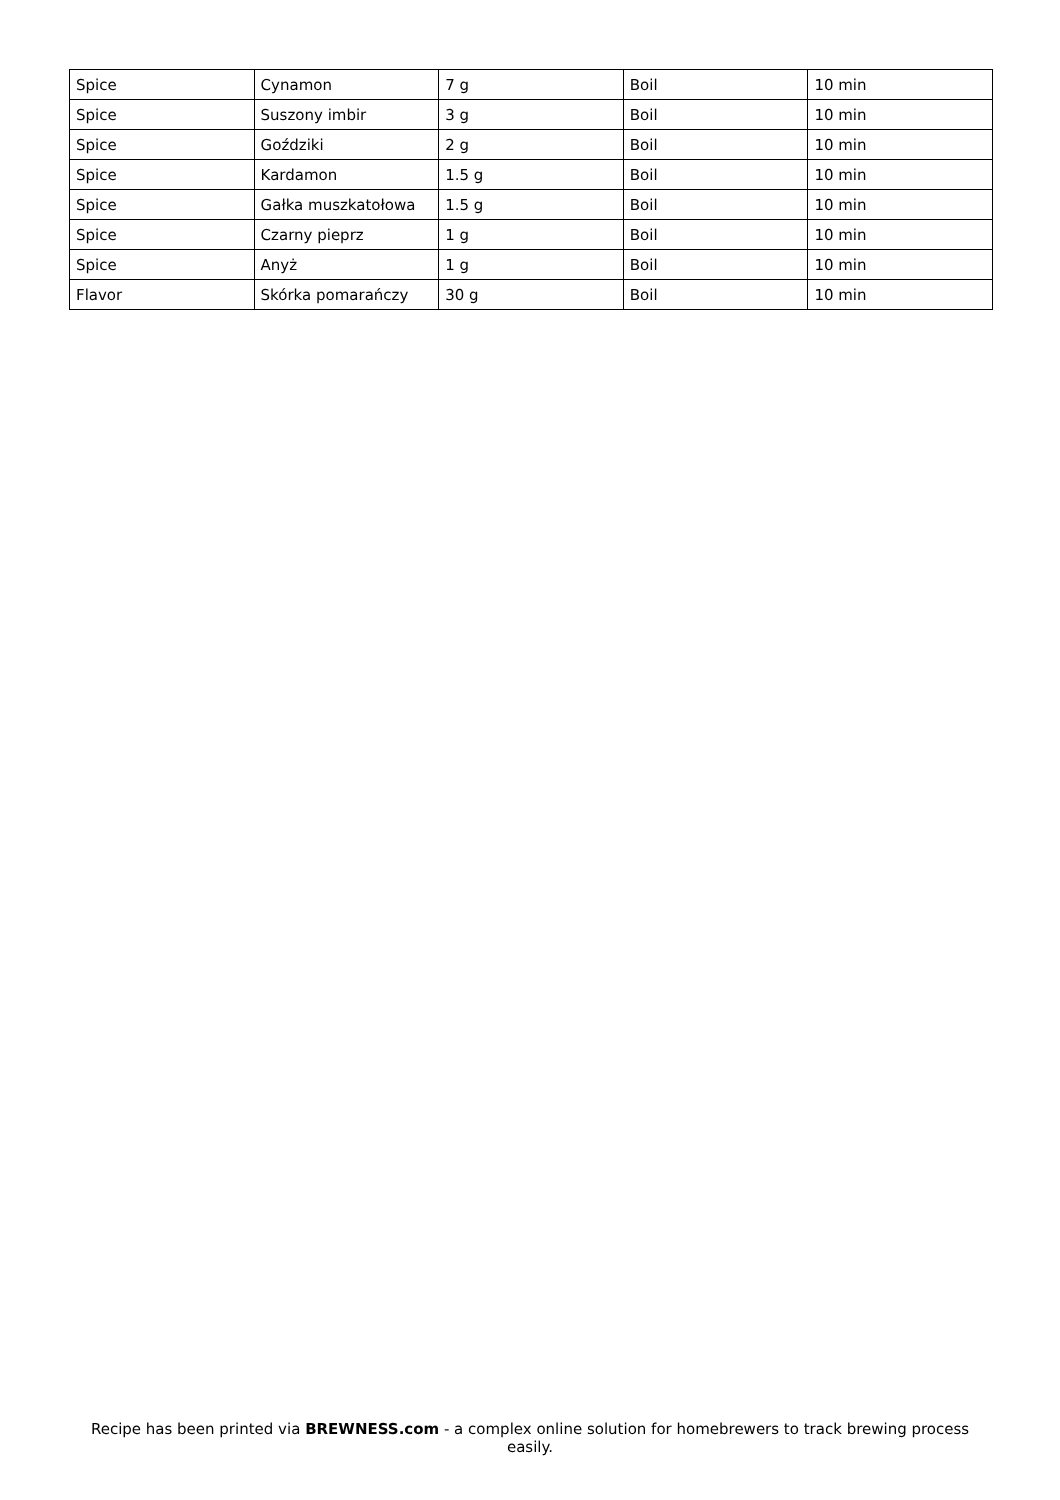| Spice | Cynamon | 7 g | Boil | 10 min |
| Spice | Suszony imbir | 3 g | Boil | 10 min |
| Spice | Goździki | 2 g | Boil | 10 min |
| Spice | Kardamon | 1.5 g | Boil | 10 min |
| Spice | Gałka muszkatołowa | 1.5 g | Boil | 10 min |
| Spice | Czarny pieprz | 1 g | Boil | 10 min |
| Spice | Anyż | 1 g | Boil | 10 min |
| Flavor | Skórka pomarańczy | 30 g | Boil | 10 min |
Recipe has been printed via BREWNESS.com - a complex online solution for homebrewers to track brewing process easily.